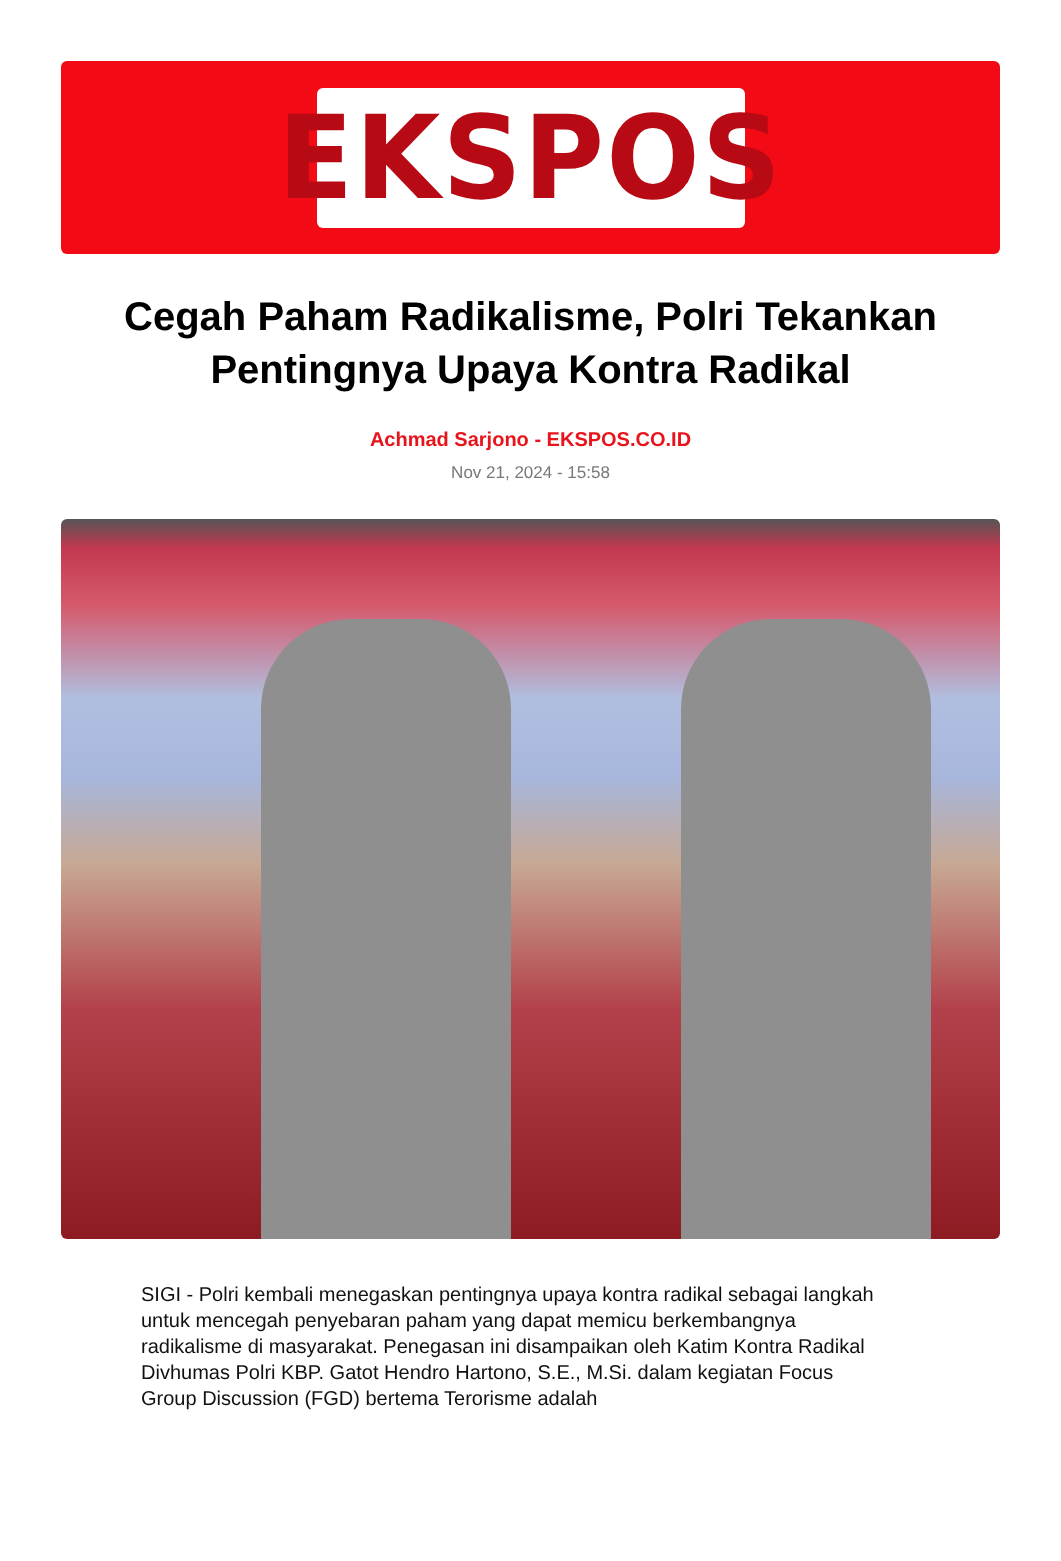EKSPOS
Cegah Paham Radikalisme, Polri Tekankan Pentingnya Upaya Kontra Radikal
Achmad Sarjono - EKSPOS.CO.ID
Nov 21, 2024 - 15:58
SIGI - Polri kembali menegaskan pentingnya upaya kontra radikal sebagai langkah untuk mencegah penyebaran paham yang dapat memicu berkembangnya radikalisme di masyarakat. Penegasan ini disampaikan oleh Katim Kontra Radikal Divhumas Polri KBP. Gatot Hendro Hartono, S.E., M.Si. dalam kegiatan Focus Group Discussion (FGD) bertema Terorisme adalah